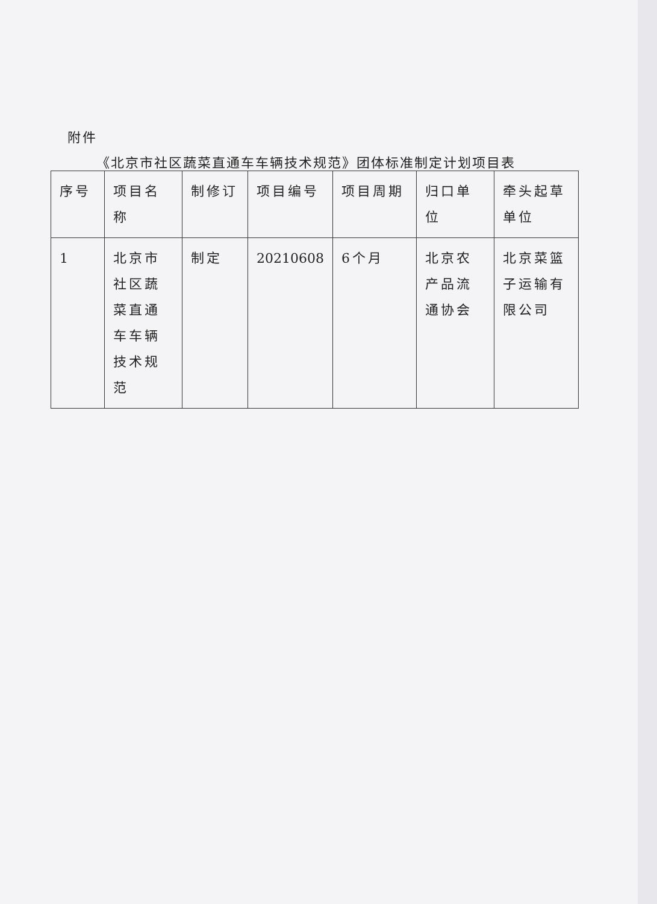附件
《北京市社区蔬菜直通车车辆技术规范》团体标准制定计划项目表
| 序号 | 项目名称 | 制修订 | 项目编号 | 项目周期 | 归口单位 | 牵头起草单位 |
| --- | --- | --- | --- | --- | --- | --- |
| 1 | 北京市社区蔬菜直通车车辆技术规范 | 制定 | 20210608 | 6个月 | 北京农产品流通协会 | 北京菜篮子运输有限公司 |